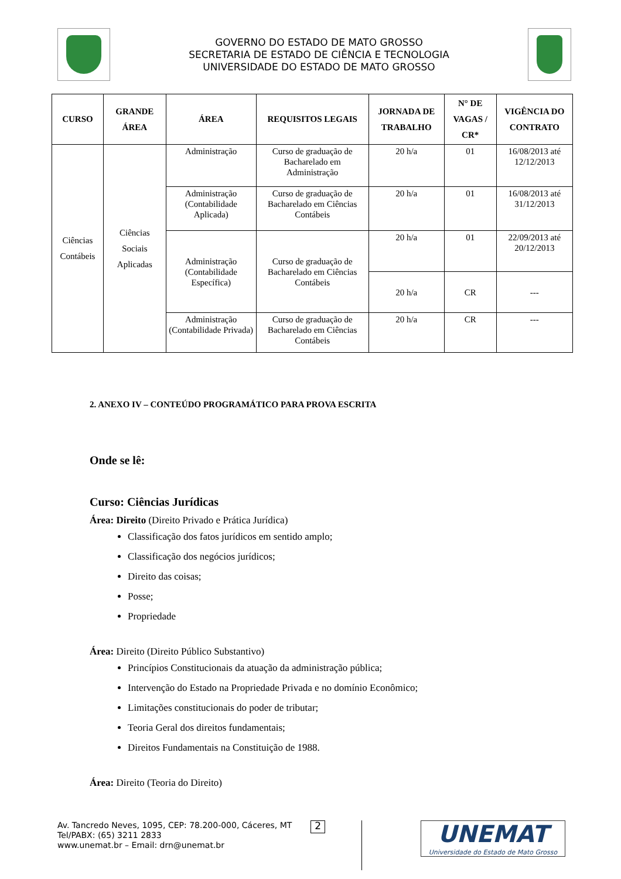GOVERNO DO ESTADO DE MATO GROSSO
SECRETARIA DE ESTADO DE CIÊNCIA E TECNOLOGIA
UNIVERSIDADE DO ESTADO DE MATO GROSSO
| CURSO | GRANDE ÁREA | ÁREA | REQUISITOS LEGAIS | JORNADA DE TRABALHO | N° DE VAGAS / CR* | VIGÊNCIA DO CONTRATO |
| --- | --- | --- | --- | --- | --- | --- |
| Ciências Contábeis | Ciências Sociais Aplicadas | Administração | Curso de graduação de Bacharelado em Administração | 20 h/a | 01 | 16/08/2013 até 12/12/2013 |
| | | Administração (Contabilidade Aplicada) | Curso de graduação de Bacharelado em Ciências Contábeis | 20 h/a | 01 | 16/08/2013 até 31/12/2013 |
| | | Administração (Contabilidade Específica) | Curso de graduação de Bacharelado em Ciências Contábeis | 20 h/a | 01 | 22/09/2013 até 20/12/2013 |
| | | | | 20 h/a | CR | --- |
| | | Administração (Contabilidade Privada) | Curso de graduação de Bacharelado em Ciências Contábeis | 20 h/a | CR | --- |
2. ANEXO IV – CONTEÚDO PROGRAMÁTICO PARA PROVA ESCRITA
Onde se lê:
Curso: Ciências Jurídicas
Área: Direito (Direito Privado e Prática Jurídica)
Classificação dos fatos jurídicos em sentido amplo;
Classificação dos negócios jurídicos;
Direito das coisas;
Posse;
Propriedade
Área: Direito (Direito Público Substantivo)
Princípios Constitucionais da atuação da administração pública;
Intervenção do Estado na Propriedade Privada e no domínio Econômico;
Limitações constitucionais do poder de tributar;
Teoria Geral dos direitos fundamentais;
Direitos Fundamentais na Constituição de 1988.
Área: Direito (Teoria do Direito)
Av. Tancredo Neves, 1095, CEP: 78.200-000, Cáceres, MT
Tel/PABX: (65) 3211 2833
www.unemat.br – Email: drn@unemat.br
2
UNEMAT
Universidade do Estado de Mato Grosso